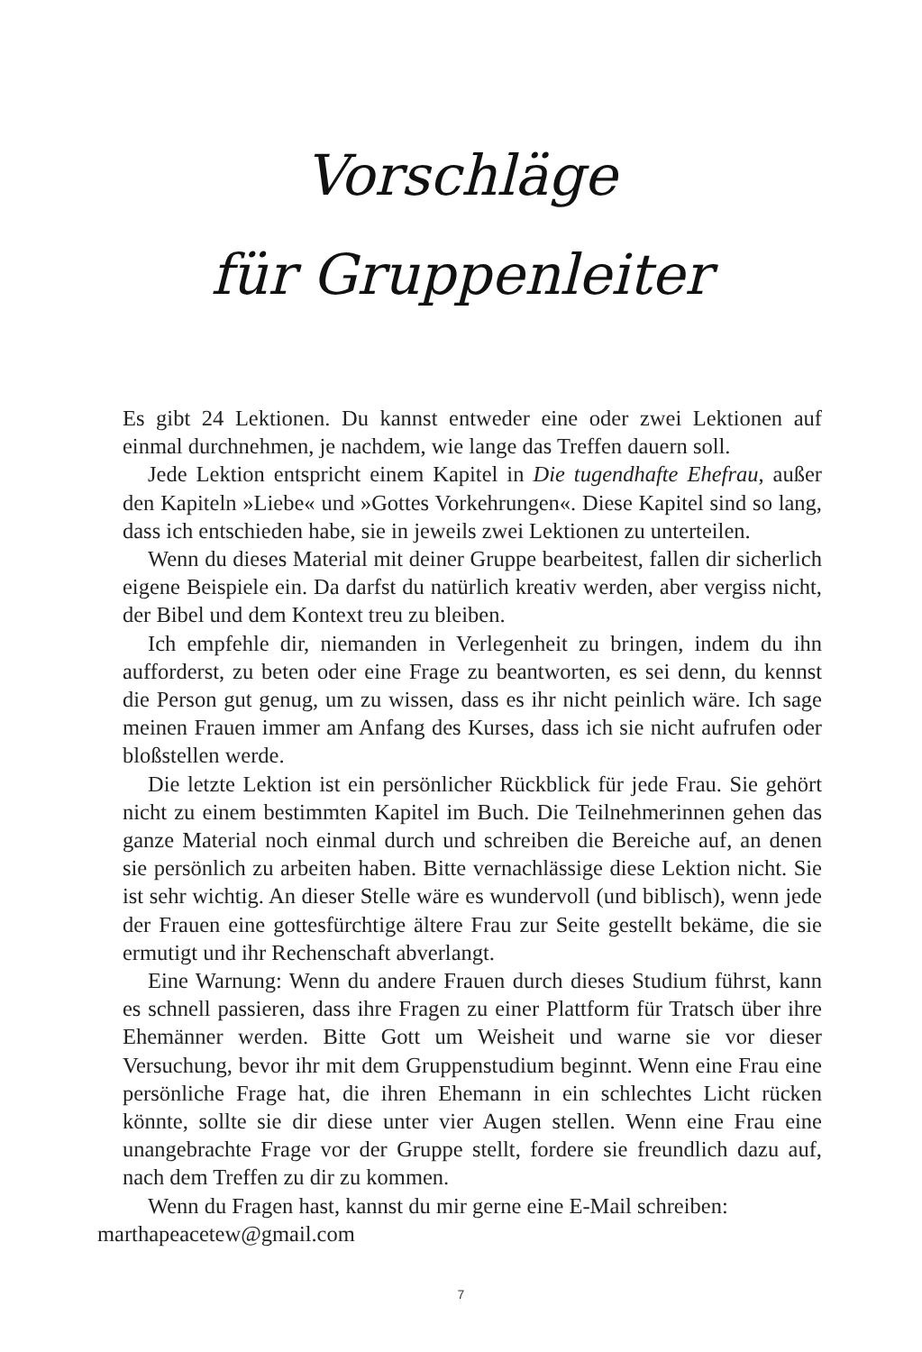Vorschläge
für Gruppenleiter
Es gibt 24 Lektionen. Du kannst entweder eine oder zwei Lektionen auf einmal durchnehmen, je nachdem, wie lange das Treffen dauern soll.
Jede Lektion entspricht einem Kapitel in Die tugendhafte Ehefrau, außer den Kapiteln »Liebe« und »Gottes Vorkehrungen«. Diese Kapitel sind so lang, dass ich entschieden habe, sie in jeweils zwei Lektionen zu unterteilen.
Wenn du dieses Material mit deiner Gruppe bearbeitest, fallen dir sicherlich eigene Beispiele ein. Da darfst du natürlich kreativ werden, aber vergiss nicht, der Bibel und dem Kontext treu zu bleiben.
Ich empfehle dir, niemanden in Verlegenheit zu bringen, indem du ihn aufforderst, zu beten oder eine Frage zu beantworten, es sei denn, du kennst die Person gut genug, um zu wissen, dass es ihr nicht peinlich wäre. Ich sage meinen Frauen immer am Anfang des Kurses, dass ich sie nicht aufrufen oder bloßstellen werde.
Die letzte Lektion ist ein persönlicher Rückblick für jede Frau. Sie gehört nicht zu einem bestimmten Kapitel im Buch. Die Teilnehmerinnen gehen das ganze Material noch einmal durch und schreiben die Bereiche auf, an denen sie persönlich zu arbeiten haben. Bitte vernachlässige diese Lektion nicht. Sie ist sehr wichtig. An dieser Stelle wäre es wundervoll (und biblisch), wenn jede der Frauen eine gottesfürchtige ältere Frau zur Seite gestellt bekäme, die sie ermutigt und ihr Rechenschaft abverlangt.
Eine Warnung: Wenn du andere Frauen durch dieses Studium führst, kann es schnell passieren, dass ihre Fragen zu einer Plattform für Tratsch über ihre Ehemänner werden. Bitte Gott um Weisheit und warne sie vor dieser Versuchung, bevor ihr mit dem Gruppenstudium beginnt. Wenn eine Frau eine persönliche Frage hat, die ihren Ehemann in ein schlechtes Licht rücken könnte, sollte sie dir diese unter vier Augen stellen. Wenn eine Frau eine unangebrachte Frage vor der Gruppe stellt, fordere sie freundlich dazu auf, nach dem Treffen zu dir zu kommen.
Wenn du Fragen hast, kannst du mir gerne eine E-Mail schreiben:
marthapeacetew@gmail.com
7